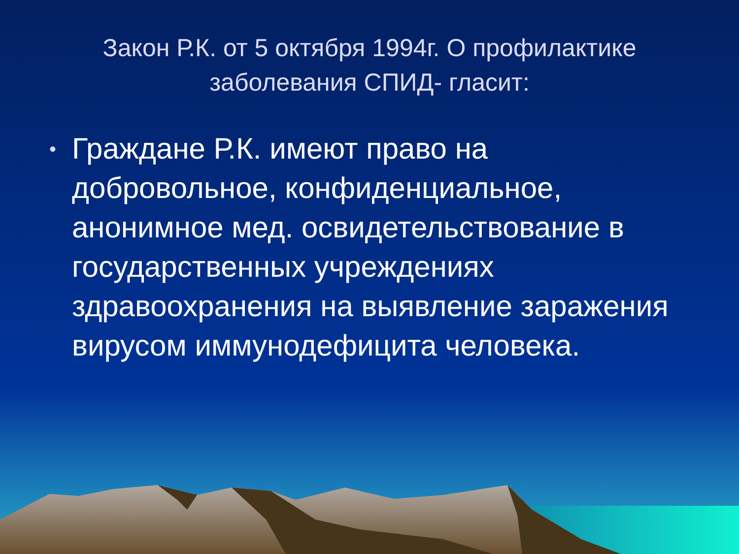Закон Р.К. от 5 октября 1994г. О профилактике заболевания СПИД- гласит:
• Граждане Р.К. имеют право на добровольное, конфиденциальное, анонимное мед. освидетельствование в государственных учреждениях здравоохранения на выявление заражения вирусом иммунодефицита человека.